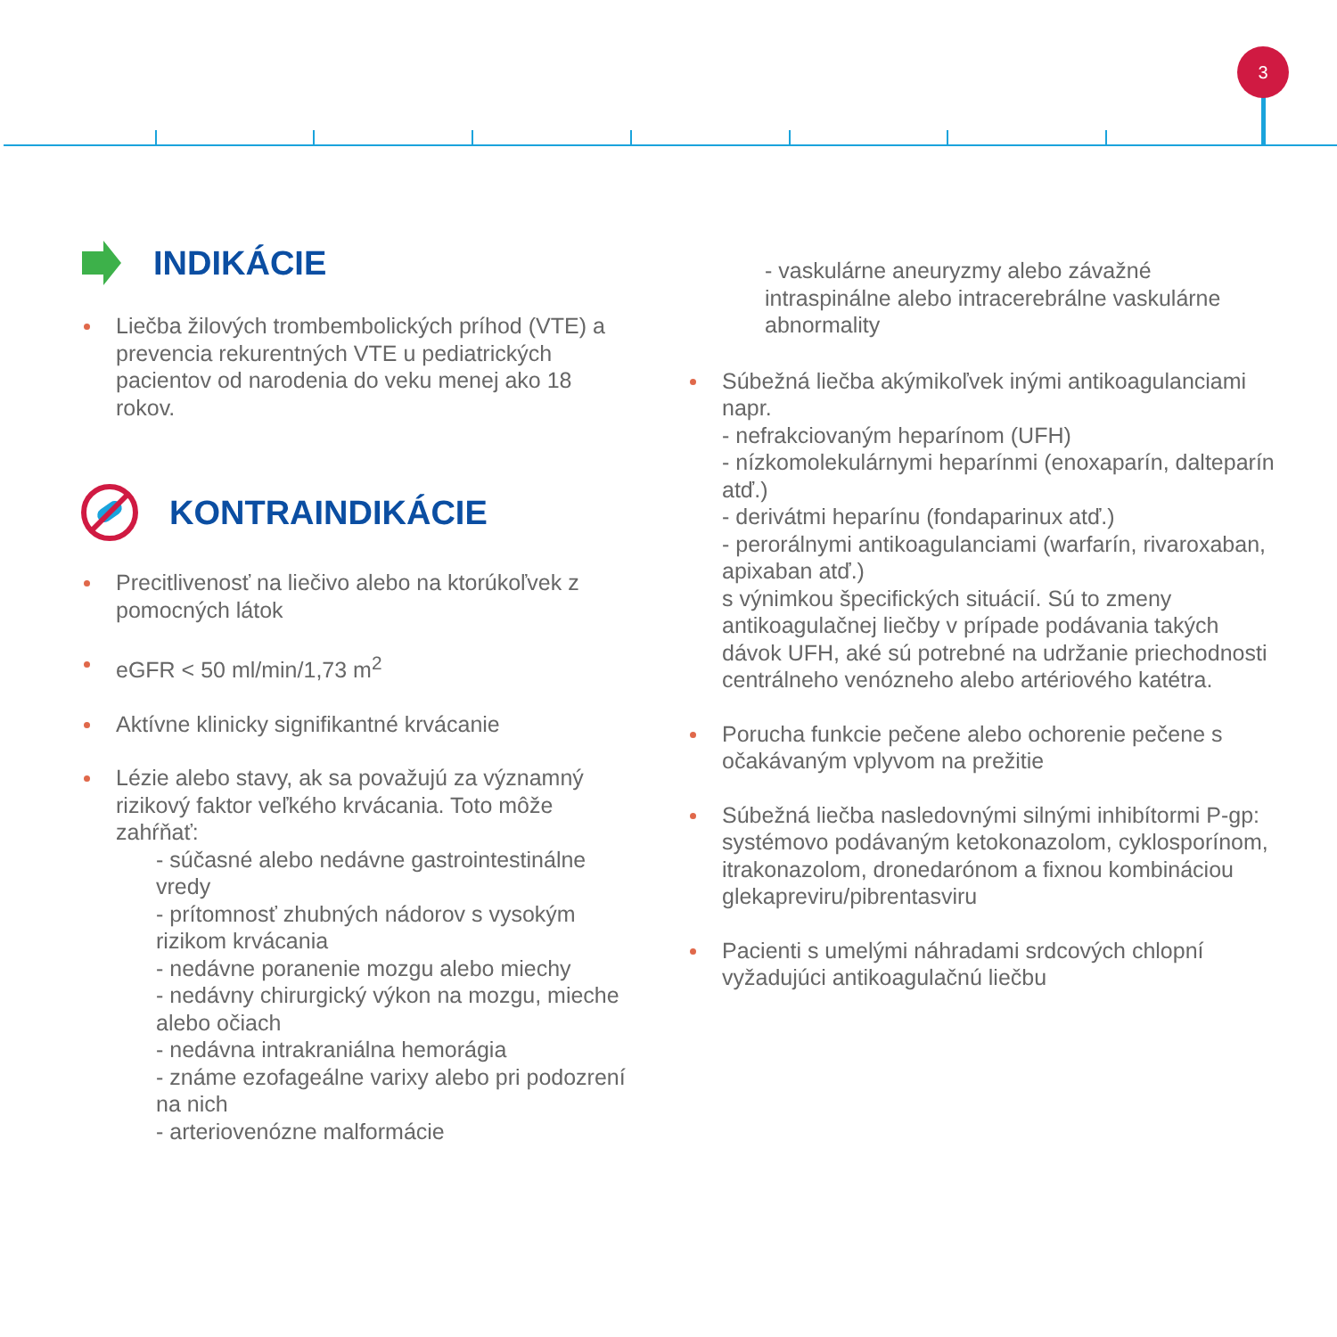3
INDIKÁCIE
Liečba žilových trombembolických príhod (VTE) a prevencia rekurentných VTE u pediatrických pacientov od narodenia do veku menej ako 18 rokov.
KONTRAINDIKÁCIE
Precitlivenosť na liečivo alebo na ktorúkoľvek z pomocných látok
eGFR < 50 ml/min/1,73 m<sup>2</sup>
Aktívne klinicky signifikantné krvácanie
Lézie alebo stavy, ak sa považujú za významný rizikový faktor veľkého krvácania. Toto môže zahŕňať:
- súčasné alebo nedávne gastrointestinálne vredy
- prítomnosť zhubných nádorov s vysokým rizikom krvácania
- nedávne poranenie mozgu alebo miechy
- nedávny chirurgický výkon na mozgu, mieche alebo očiach
- nedávna intrakraniálna hemorágia
- známe ezofageálne varixy alebo pri podozrení na nich
- arteriovenózne malformácie
- vaskulárne aneuryzmy alebo závažné intraspinálne alebo intracerebrálne vaskulárne abnormality
Súbežná liečba akýmikoľvek inými antikoagulanciami napr.
- nefrakciovaným heparínom (UFH)
- nízkomolekulárnymi heparínmi (enoxaparín, dalteparín atď.)
- derivátmi heparínu (fondaparinux atď.)
- perorálnymi antikoagulanciami (warfarín, rivaroxaban, apixaban atď.)
s výnimkou špecifických situácií. Sú to zmeny antikoagulačnej liečby v prípade podávania takých dávok UFH, aké sú potrebné na udržanie priechodnosti centrálneho venózneho alebo artériového katétra.
Porucha funkcie pečene alebo ochorenie pečene s očakávaným vplyvom na prežitie
Súbežná liečba nasledovnými silnými inhibítormi P-gp: systémovo podávaným ketokonazolom, cyklosporínom, itrakonazolom, dronedarónom a fixnou kombináciou glekapreviru/pibrentasviru
Pacienti s umelými náhradami srdcových chlopní vyžadujúci antikoagulačnú liečbu